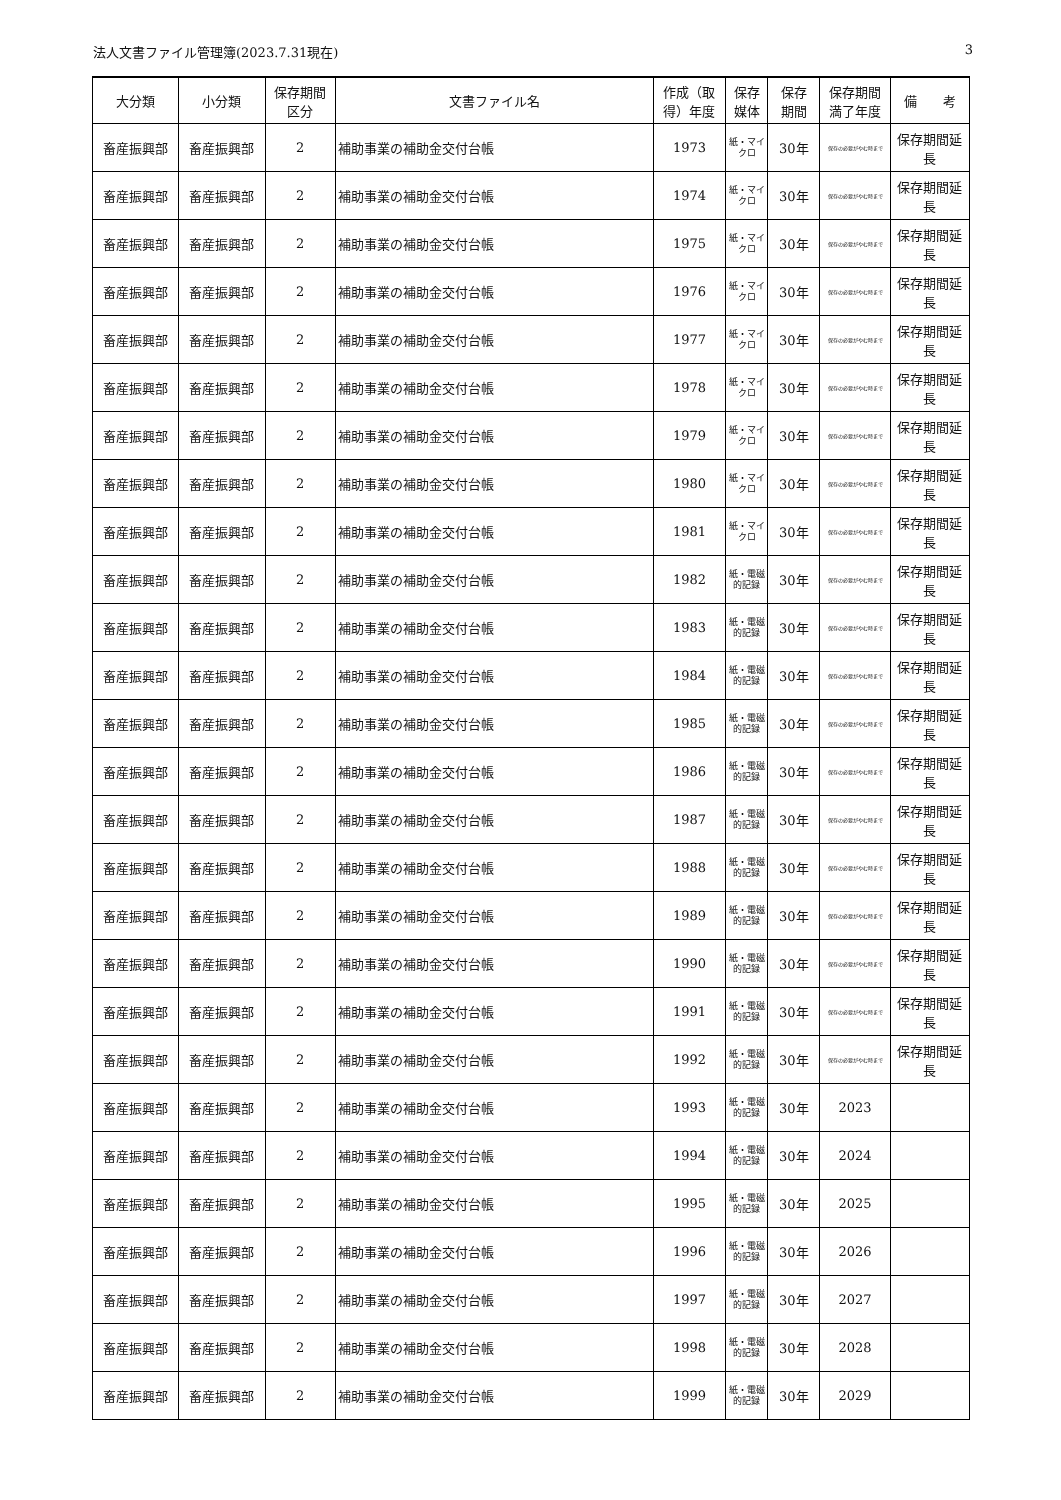法人文書ファイル管理簿(2023.7.31現在) 3
| 大分類 | 小分類 | 保存期間 区分 | 文書ファイル名 | 作成（取得）年度 | 保存 媒体 | 保存 期間 | 保存期間 満了年度 | 備 考 |
| --- | --- | --- | --- | --- | --- | --- | --- | --- |
| 畜産振興部 | 畜産振興部 | 2 | 補助事業の補助金交付台帳 | 1973 | 紙・マイクロ | 30年 | 保存の必要がやむ時まで | 保存期間延長 |
| 畜産振興部 | 畜産振興部 | 2 | 補助事業の補助金交付台帳 | 1974 | 紙・マイクロ | 30年 | 保存の必要がやむ時まで | 保存期間延長 |
| 畜産振興部 | 畜産振興部 | 2 | 補助事業の補助金交付台帳 | 1975 | 紙・マイクロ | 30年 | 保存の必要がやむ時まで | 保存期間延長 |
| 畜産振興部 | 畜産振興部 | 2 | 補助事業の補助金交付台帳 | 1976 | 紙・マイクロ | 30年 | 保存の必要がやむ時まで | 保存期間延長 |
| 畜産振興部 | 畜産振興部 | 2 | 補助事業の補助金交付台帳 | 1977 | 紙・マイクロ | 30年 | 保存の必要がやむ時まで | 保存期間延長 |
| 畜産振興部 | 畜産振興部 | 2 | 補助事業の補助金交付台帳 | 1978 | 紙・マイクロ | 30年 | 保存の必要がやむ時まで | 保存期間延長 |
| 畜産振興部 | 畜産振興部 | 2 | 補助事業の補助金交付台帳 | 1979 | 紙・マイクロ | 30年 | 保存の必要がやむ時まで | 保存期間延長 |
| 畜産振興部 | 畜産振興部 | 2 | 補助事業の補助金交付台帳 | 1980 | 紙・マイクロ | 30年 | 保存の必要がやむ時まで | 保存期間延長 |
| 畜産振興部 | 畜産振興部 | 2 | 補助事業の補助金交付台帳 | 1981 | 紙・マイクロ | 30年 | 保存の必要がやむ時まで | 保存期間延長 |
| 畜産振興部 | 畜産振興部 | 2 | 補助事業の補助金交付台帳 | 1982 | 紙・電磁的記録 | 30年 | 保存の必要がやむ時まで | 保存期間延長 |
| 畜産振興部 | 畜産振興部 | 2 | 補助事業の補助金交付台帳 | 1983 | 紙・電磁的記録 | 30年 | 保存の必要がやむ時まで | 保存期間延長 |
| 畜産振興部 | 畜産振興部 | 2 | 補助事業の補助金交付台帳 | 1984 | 紙・電磁的記録 | 30年 | 保存の必要がやむ時まで | 保存期間延長 |
| 畜産振興部 | 畜産振興部 | 2 | 補助事業の補助金交付台帳 | 1985 | 紙・電磁的記録 | 30年 | 保存の必要がやむ時まで | 保存期間延長 |
| 畜産振興部 | 畜産振興部 | 2 | 補助事業の補助金交付台帳 | 1986 | 紙・電磁的記録 | 30年 | 保存の必要がやむ時まで | 保存期間延長 |
| 畜産振興部 | 畜産振興部 | 2 | 補助事業の補助金交付台帳 | 1987 | 紙・電磁的記録 | 30年 | 保存の必要がやむ時まで | 保存期間延長 |
| 畜産振興部 | 畜産振興部 | 2 | 補助事業の補助金交付台帳 | 1988 | 紙・電磁的記録 | 30年 | 保存の必要がやむ時まで | 保存期間延長 |
| 畜産振興部 | 畜産振興部 | 2 | 補助事業の補助金交付台帳 | 1989 | 紙・電磁的記録 | 30年 | 保存の必要がやむ時まで | 保存期間延長 |
| 畜産振興部 | 畜産振興部 | 2 | 補助事業の補助金交付台帳 | 1990 | 紙・電磁的記録 | 30年 | 保存の必要がやむ時まで | 保存期間延長 |
| 畜産振興部 | 畜産振興部 | 2 | 補助事業の補助金交付台帳 | 1991 | 紙・電磁的記録 | 30年 | 保存の必要がやむ時まで | 保存期間延長 |
| 畜産振興部 | 畜産振興部 | 2 | 補助事業の補助金交付台帳 | 1992 | 紙・電磁的記録 | 30年 | 保存の必要がやむ時まで | 保存期間延長 |
| 畜産振興部 | 畜産振興部 | 2 | 補助事業の補助金交付台帳 | 1993 | 紙・電磁的記録 | 30年 | 2023 | |
| 畜産振興部 | 畜産振興部 | 2 | 補助事業の補助金交付台帳 | 1994 | 紙・電磁的記録 | 30年 | 2024 | |
| 畜産振興部 | 畜産振興部 | 2 | 補助事業の補助金交付台帳 | 1995 | 紙・電磁的記録 | 30年 | 2025 | |
| 畜産振興部 | 畜産振興部 | 2 | 補助事業の補助金交付台帳 | 1996 | 紙・電磁的記録 | 30年 | 2026 | |
| 畜産振興部 | 畜産振興部 | 2 | 補助事業の補助金交付台帳 | 1997 | 紙・電磁的記録 | 30年 | 2027 | |
| 畜産振興部 | 畜産振興部 | 2 | 補助事業の補助金交付台帳 | 1998 | 紙・電磁的記録 | 30年 | 2028 | |
| 畜産振興部 | 畜産振興部 | 2 | 補助事業の補助金交付台帳 | 1999 | 紙・電磁的記録 | 30年 | 2029 | |